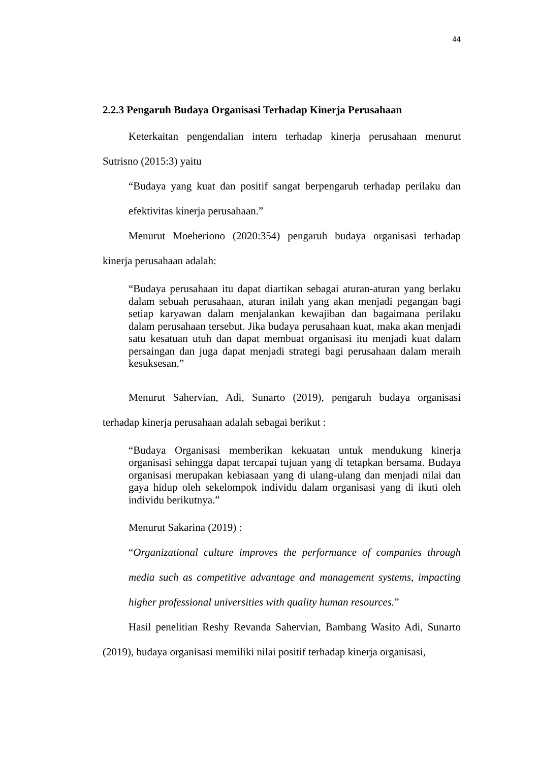44
2.2.3 Pengaruh Budaya Organisasi Terhadap Kinerja Perusahaan
Keterkaitan pengendalian intern terhadap kinerja perusahaan menurut Sutrisno (2015:3) yaitu
“Budaya yang kuat dan positif sangat berpengaruh terhadap perilaku dan efektivitas kinerja perusahaan.”
Menurut Moeheriono (2020:354) pengaruh budaya organisasi terhadap kinerja perusahaan adalah:
“Budaya perusahaan itu dapat diartikan sebagai aturan-aturan yang berlaku dalam sebuah perusahaan, aturan inilah yang akan menjadi pegangan bagi setiap karyawan dalam menjalankan kewajiban dan bagaimana perilaku dalam perusahaan tersebut. Jika budaya perusahaan kuat, maka akan menjadi satu kesatuan utuh dan dapat membuat organisasi itu menjadi kuat dalam persaingan dan juga dapat menjadi strategi bagi perusahaan dalam meraih kesuksesan.”
Menurut Sahervian, Adi, Sunarto (2019), pengaruh budaya organisasi terhadap kinerja perusahaan adalah sebagai berikut :
“Budaya Organisasi memberikan kekuatan untuk mendukung kinerja organisasi sehingga dapat tercapai tujuan yang di tetapkan bersama. Budaya organisasi merupakan kebiasaan yang di ulang-ulang dan menjadi nilai dan gaya hidup oleh sekelompok individu dalam organisasi yang di ikuti oleh individu berikutnya.”
Menurut Sakarina (2019) :
“Organizational culture improves the performance of companies through media such as competitive advantage and management systems, impacting higher professional universities with quality human resources.”
Hasil penelitian Reshy Revanda Sahervian, Bambang Wasito Adi, Sunarto (2019), budaya organisasi memiliki nilai positif terhadap kinerja organisasi,